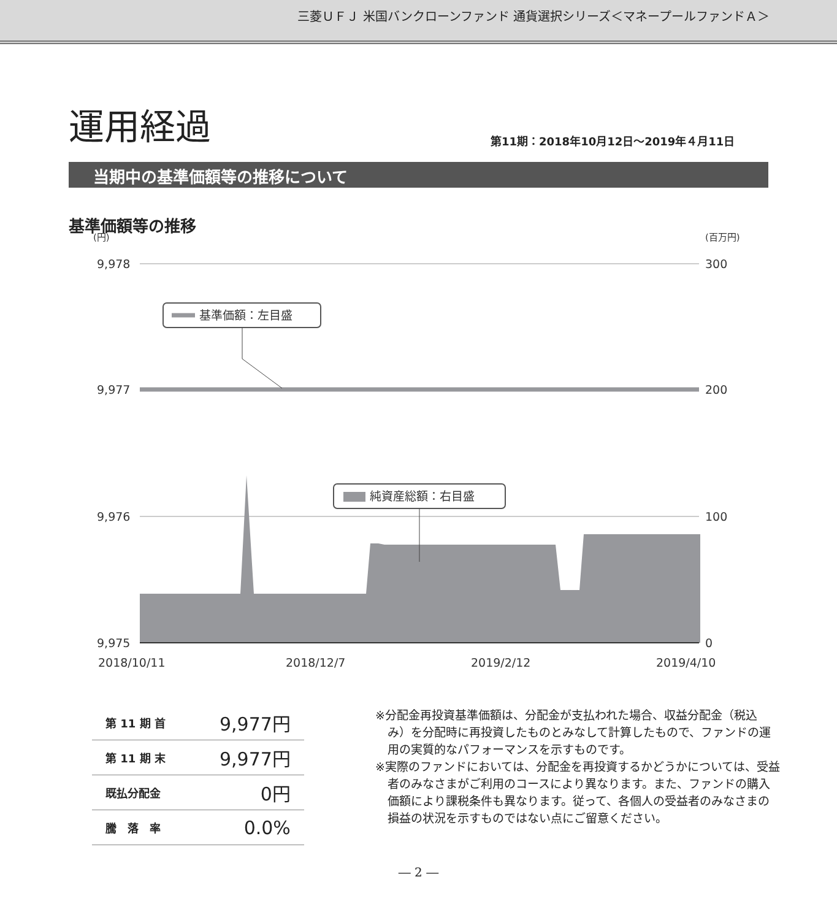三菱ＵＦＪ 米国バンクローンファンド 通貨選択シリーズ＜マネープールファンドＡ＞
運用経過
第11期：2018年10月12日～2019年４月11日
当期中の基準価額等の推移について
基準価額等の推移
(円)
(百万円)
9,978
300
9,977
200
9,976
100
9,975
0
2018/10/11
2018/12/7
2019/2/12
2019/4/10
基準価額：左目盛
純資産総額：右目盛
| 第 11 期 首 | 9,977円 |
| 第 11 期 末 | 9,977円 |
| 既払分配金 | 0円 |
| 騰 落 率 | 0.0% |
※分配金再投資基準価額は、分配金が支払われた場合、収益分配金（税込み）を分配時に再投資したものとみなして計算したもので、ファンドの運用の実質的なパフォーマンスを示すものです。
※実際のファンドにおいては、分配金を再投資するかどうかについては、受益者のみなさまがご利用のコースにより異なります。また、ファンドの購入価額により課税条件も異なります。従って、各個人の受益者のみなさまの損益の状況を示すものではない点にご留意ください。
― 2 ―